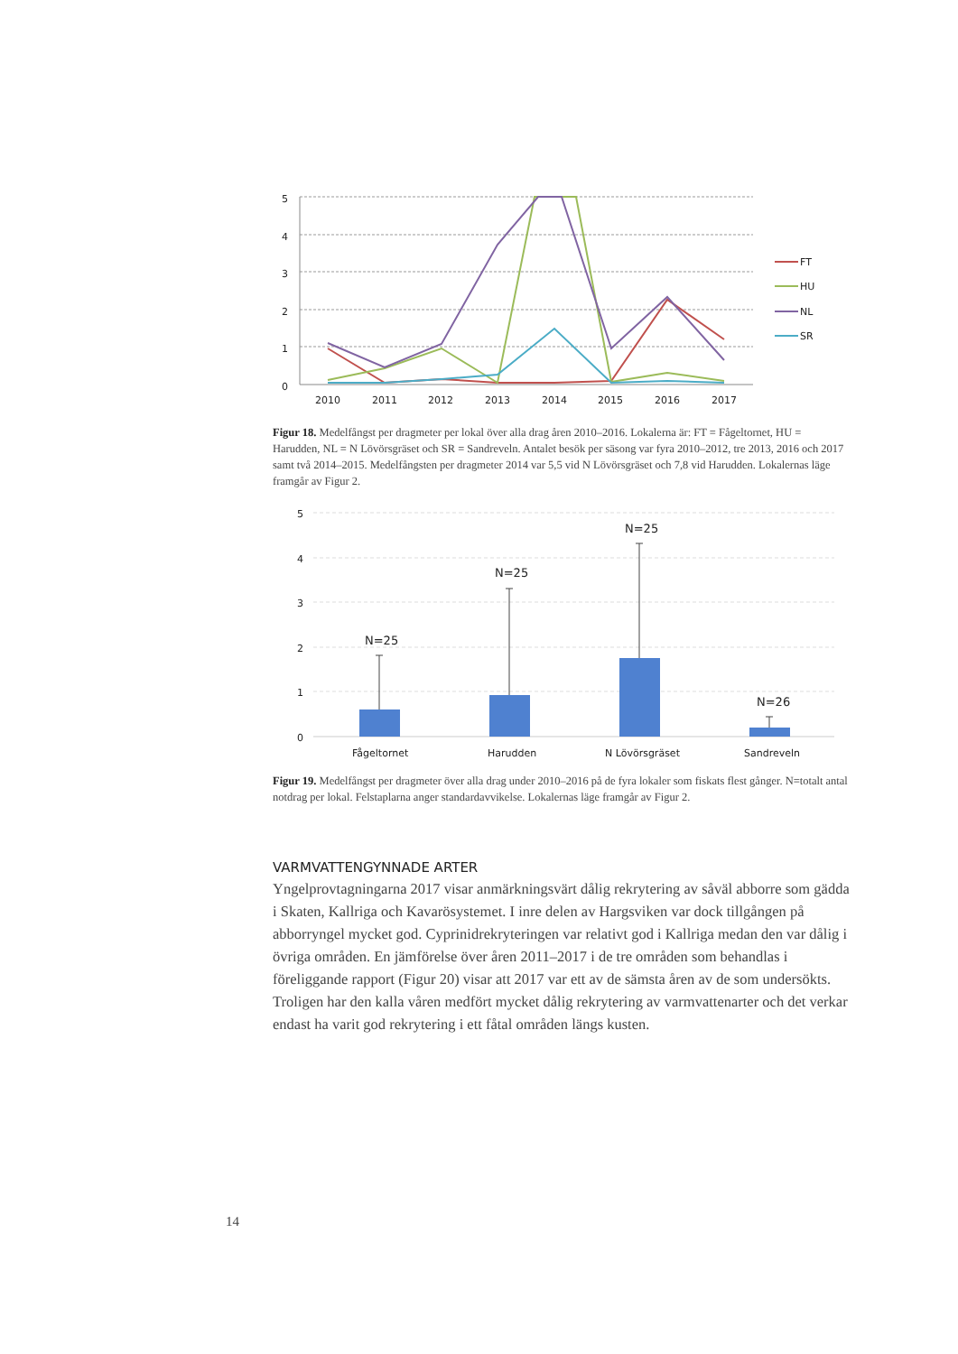5
4
3
2
1
0
2010
2011
2012
2013
2014
2015
2016
2017
FT
HU
NL
SR
Figur 18. Medelfångst per dragmeter per lokal över alla drag åren 2010–2016. Lokalerna är: FT = Fågeltornet, HU = Harudden, NL = N Lövörsgräset och SR = Sandreveln. Antalet besök per säsong var fyra 2010–2012, tre 2013, 2016 och 2017 samt två 2014–2015. Medelfångsten per dragmeter 2014 var 5,5 vid N Lövörsgräset och 7,8 vid Harudden. Lokalernas läge framgår av Figur 2.
5
4
3
2
1
0
N=25
N=25
N=25
N=26
Fågeltornet
Harudden
N Lövörsgräset
Sandreveln
Figur 19. Medelfångst per dragmeter över alla drag under 2010–2016 på de fyra lokaler som fiskats flest gånger. N=totalt antal notdrag per lokal. Felstaplarna anger standardavvikelse. Lokalernas läge framgår av Figur 2.
VARMVATTENGYNNADE ARTER
Yngelprovtagningarna 2017 visar anmärkningsvärt dålig rekrytering av såväl abborre som gädda i Skaten, Kallriga och Kavarösystemet. I inre delen av Hargsviken var dock tillgången på abborryngel mycket god. Cyprinidrekryteringen var relativt god i Kallriga medan den var dålig i övriga områden. En jämförelse över åren 2011–2017 i de tre områden som behand­las i föreliggande rapport (Figur 20) visar att 2017 var ett av de sämsta åren av de som un­dersökts. Troligen har den kalla våren medfört mycket dålig rekrytering av varmvattenarter och det verkar endast ha varit god rekrytering i ett fåtal områden längs kusten.
14